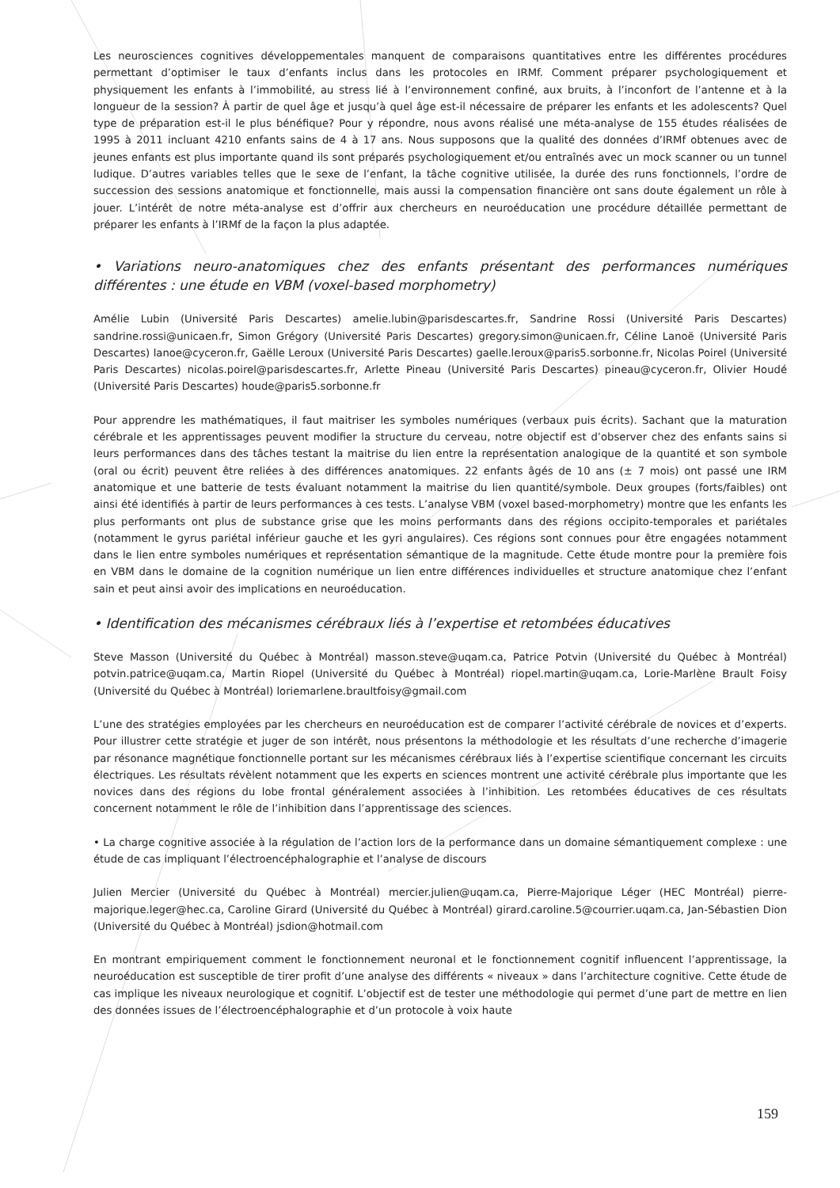Les neurosciences cognitives développementales manquent de comparaisons quantitatives entre les différentes procédures permettant d’optimiser le taux d’enfants inclus dans les protocoles en IRMf. Comment préparer psychologiquement et physiquement les enfants à l’immobilité, au stress lié à l’environnement confiné, aux bruits, à l’inconfort de l’antenne et à la longueur de la session? À partir de quel âge et jusqu’à quel âge est-il nécessaire de préparer les enfants et les adolescents? Quel type de préparation est-il le plus bénéfique? Pour y répondre, nous avons réalisé une méta-analyse de 155 études réalisées de 1995 à 2011 incluant 4210 enfants sains de 4 à 17 ans. Nous supposons que la qualité des données d’IRMf obtenues avec de jeunes enfants est plus importante quand ils sont préparés psychologiquement et/ou entraînés avec un mock scanner ou un tunnel ludique. D’autres variables telles que le sexe de l’enfant, la tâche cognitive utilisée, la durée des runs fonctionnels, l’ordre de succession des sessions anatomique et fonctionnelle, mais aussi la compensation financière ont sans doute également un rôle à jouer. L’intérêt de notre méta-analyse est d’offrir aux chercheurs en neuroéducation une procédure détaillée permettant de préparer les enfants à l’IRMf de la façon la plus adaptée.
• Variations neuro-anatomiques chez des enfants présentant des performances numériques différentes : une étude en VBM (voxel-based morphometry)
Amélie Lubin (Université Paris Descartes) amelie.lubin@parisdescartes.fr, Sandrine Rossi (Université Paris Descartes) sandrine.rossi@unicaen.fr, Simon Grégory (Université Paris Descartes) gregory.simon@unicaen.fr, Céline Lanoë (Université Paris Descartes) lanoe@cyceron.fr, Gaëlle Leroux (Université Paris Descartes) gaelle.leroux@paris5.sorbonne.fr, Nicolas Poirel (Université Paris Descartes) nicolas.poirel@parisdescartes.fr, Arlette Pineau (Université Paris Descartes) pineau@cyceron.fr, Olivier Houdé (Université Paris Descartes) houde@paris5.sorbonne.fr
Pour apprendre les mathématiques, il faut maitriser les symboles numériques (verbaux puis écrits). Sachant que la maturation cérébrale et les apprentissages peuvent modifier la structure du cerveau, notre objectif est d’observer chez des enfants sains si leurs performances dans des tâches testant la maitrise du lien entre la représentation analogique de la quantité et son symbole (oral ou écrit) peuvent être reliées à des différences anatomiques. 22 enfants âgés de 10 ans (± 7 mois) ont passé une IRM anatomique et une batterie de tests évaluant notamment la maitrise du lien quantité/symbole. Deux groupes (forts/faibles) ont ainsi été identifiés à partir de leurs performances à ces tests. L’analyse VBM (voxel based-morphometry) montre que les enfants les plus performants ont plus de substance grise que les moins performants dans des régions occipito-temporales et pariétales (notamment le gyrus pariétal inférieur gauche et les gyri angulaires). Ces régions sont connues pour être engagées notamment dans le lien entre symboles numériques et représentation sémantique de la magnitude. Cette étude montre pour la première fois en VBM dans le domaine de la cognition numérique un lien entre différences individuelles et structure anatomique chez l’enfant sain et peut ainsi avoir des implications en neuroéducation.
• Identification des mécanismes cérébraux liés à l’expertise et retombées éducatives
Steve Masson (Université du Québec à Montréal) masson.steve@uqam.ca, Patrice Potvin (Université du Québec à Montréal) potvin.patrice@uqam.ca, Martin Riopel (Université du Québec à Montréal) riopel.martin@uqam.ca, Lorie-Marlène Brault Foisy (Université du Québec à Montréal) loriemarlene.braultfoisy@gmail.com
L’une des stratégies employées par les chercheurs en neuroéducation est de comparer l’activité cérébrale de novices et d’experts. Pour illustrer cette stratégie et juger de son intérêt, nous présentons la méthodologie et les résultats d’une recherche d’imagerie par résonance magnétique fonctionnelle portant sur les mécanismes cérébraux liés à l’expertise scientifique concernant les circuits électriques. Les résultats révèlent notamment que les experts en sciences montrent une activité cérébrale plus importante que les novices dans des régions du lobe frontal généralement associées à l’inhibition. Les retombées éducatives de ces résultats concernent notamment le rôle de l’inhibition dans l’apprentissage des sciences.
• La charge cognitive associée à la régulation de l’action lors de la performance dans un domaine sémantiquement complexe : une étude de cas impliquant l’électroencéphalographie et l’analyse de discours
Julien Mercier (Université du Québec à Montréal) mercier.julien@uqam.ca, Pierre-Majorique Léger (HEC Montréal) pierre-majorique.leger@hec.ca, Caroline Girard (Université du Québec à Montréal) girard.caroline.5@courrier.uqam.ca, Jan-Sébastien Dion (Université du Québec à Montréal) jsdion@hotmail.com
En montrant empiriquement comment le fonctionnement neuronal et le fonctionnement cognitif influencent l’apprentissage, la neuroéducation est susceptible de tirer profit d’une analyse des différents « niveaux » dans l’architecture cognitive. Cette étude de cas implique les niveaux neurologique et cognitif. L’objectif est de tester une méthodologie qui permet d’une part de mettre en lien des données issues de l’électroencéphalographie et d’un protocole à voix haute
159